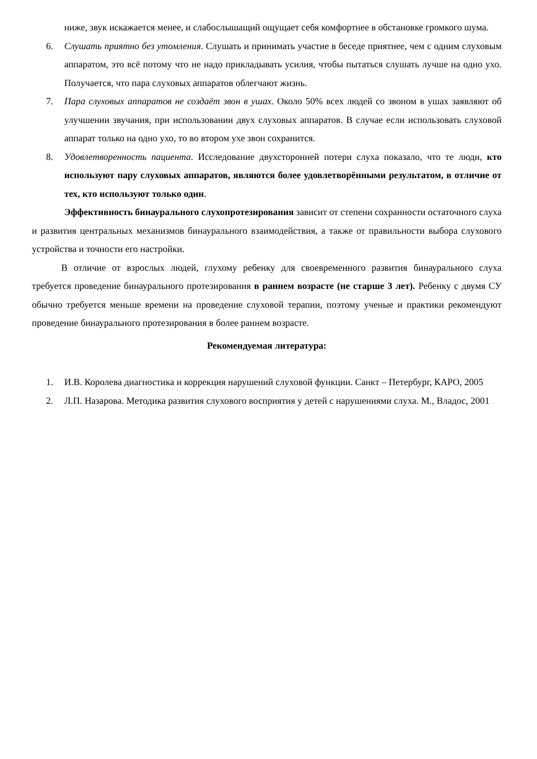ниже, звук искажается менее, и слабослышащий ощущает себя комфортнее в обстановке громкого шума.
6. Слушать приятно без утомления. Слушать и принимать участие в беседе приятнее, чем с одним слуховым аппаратом, это всё потому что не надо прикладывать усилия, чтобы пытаться слушать лучше на одно ухо. Получается, что пара слуховых аппаратов облегчают жизнь.
7. Пара слуховых аппаратов не создаёт звон в ушах. Около 50% всех людей со звоном в ушах заявляют об улучшении звучания, при использовании двух слуховых аппаратов. В случае если использовать слуховой аппарат только на одно ухо, то во втором ухе звон сохранится.
8. Удовлетворенность пациента. Исследование двухсторонней потери слуха показало, что те люди, кто используют пару слуховых аппаратов, являются более удовлетворёнными результатом, в отличие от тех, кто используют только один.
Эффективность бинаурального слухопротезирования зависит от степени сохранности остаточного слуха и развития центральных механизмов бинаурального взаимодействия, а также от правильности выбора слухового устройства и точности его настройки.
В отличие от взрослых людей, глухому ребенку для своевременного развития бинаурального слуха требуется проведение бинаурального протезирования в раннем возрасте (не старше 3 лет). Ребенку с двумя СУ обычно требуется меньше времени на проведение слуховой терапии, поэтому ученые и практики рекомендуют проведение бинаурального протезирования в более раннем возрасте.
Рекомендуемая литература:
1. И.В. Королева диагностика и коррекция нарушений слуховой функции. Санкт – Петербург, КАРО, 2005
2. Л.П. Назарова. Методика развития слухового восприятия у детей с нарушениями слуха. М., Владос, 2001